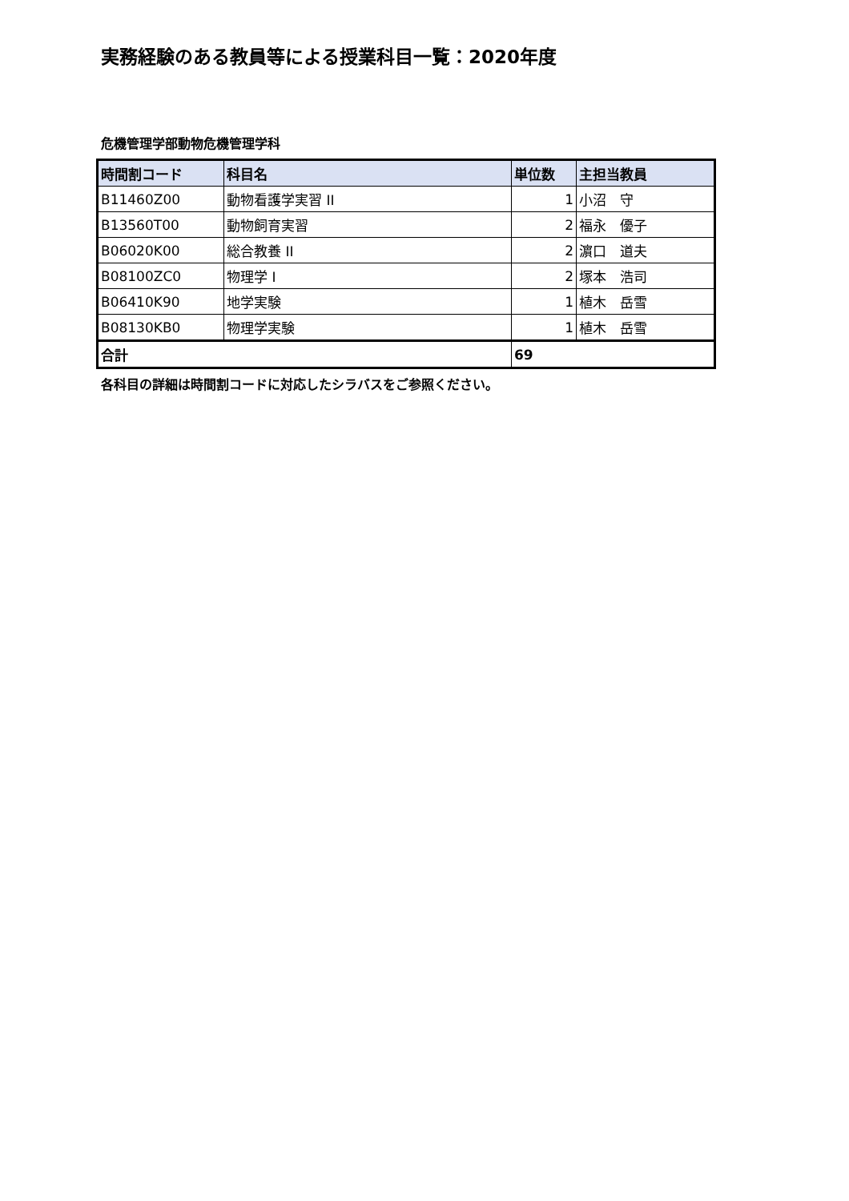実務経験のある教員等による授業科目一覧：2020年度
危機管理学部動物危機管理学科
| 時間割コード | 科目名 | 単位数 | 主担当教員 |
| --- | --- | --- | --- |
| B11460Z00 | 動物看護学実習 II | 1 | 小沼 守 |
| B13560T00 | 動物飼育実習 | 2 | 福永 優子 |
| B06020K00 | 総合教養 II | 2 | 濵口 道夫 |
| B08100ZC0 | 物理学 I | 2 | 塚本 浩司 |
| B06410K90 | 地学実験 | 1 | 植木 岳雪 |
| B08130KB0 | 物理学実験 | 1 | 植木 岳雪 |
| 合計 | | 69 | |
各科目の詳細は時間割コードに対応したシラバスをご参照ください。